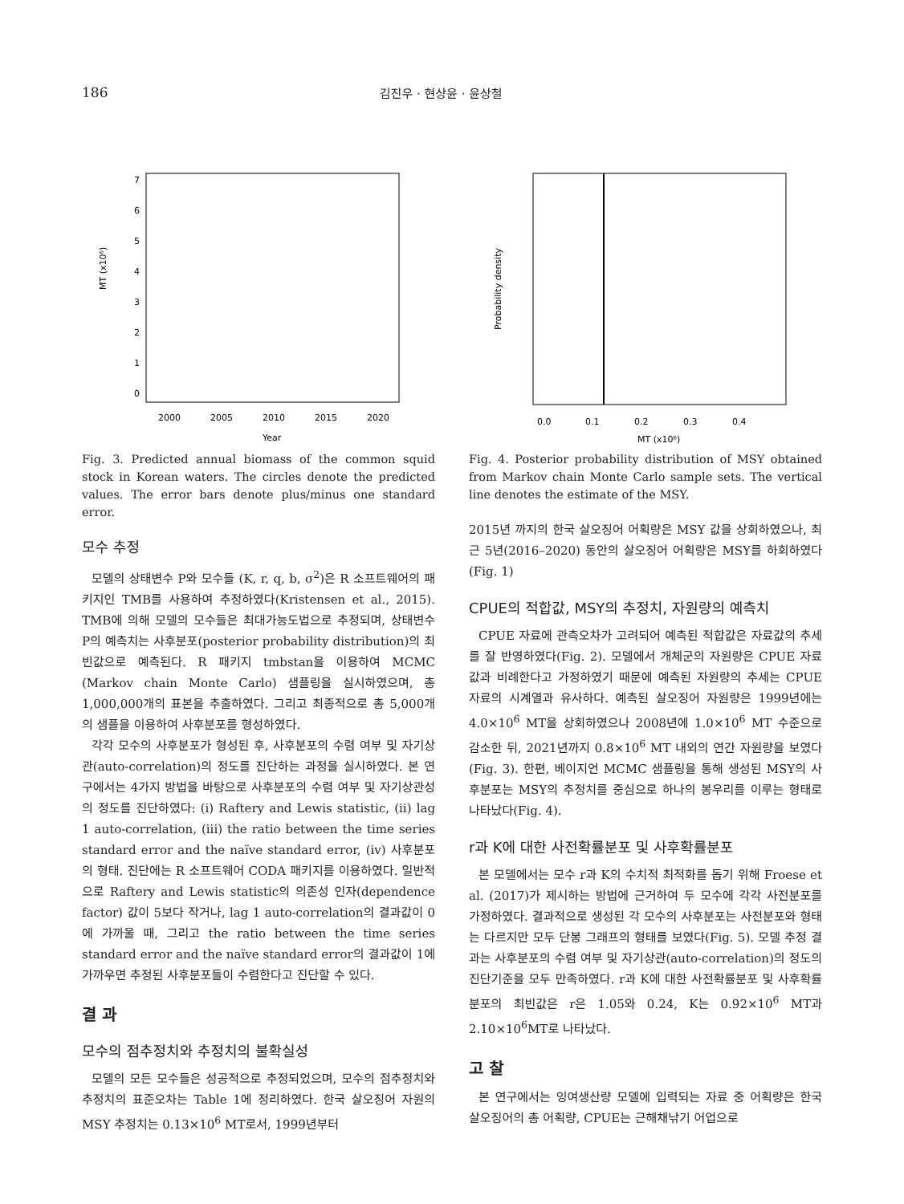186 김진우 · 현상윤 · 윤상철
MT (x10⁶)
0
1
2
3
4
5
6
7
2000
2005
2010
2015
2020
Year
Fig. 3. Predicted annual biomass of the common squid stock in Korean waters. The circles denote the predicted values. The error bars denote plus/minus one standard error.
모수 추정
모델의 상태변수 P와 모수들 (K, r, q, b, σ<sup>2</sup>)은 R 소프트웨어의 패키지인 TMB를 사용하여 추정하였다(Kristensen et al., 2015). TMB에 의해 모델의 모수들은 최대가능도법으로 추정되며, 상태변수 P의 예측치는 사후분포(posterior probability distribution)의 최빈값으로 예측된다. R 패키지 tmbstan을 이용하여 MCMC (Markov chain Monte Carlo) 샘플링을 실시하였으며, 총 1,000,000개의 표본을 추출하였다. 그리고 최종적으로 총 5,000개의 샘플을 이용하여 사후분포를 형성하였다.
각각 모수의 사후분포가 형성된 후, 사후분포의 수렴 여부 및 자기상관(auto-correlation)의 정도를 진단하는 과정을 실시하였다. 본 연구에서는 4가지 방법을 바탕으로 사후분포의 수렴 여부 및 자기상관성의 정도를 진단하였다: (i) Raftery and Lewis statistic, (ii) lag 1 auto-correlation, (iii) the ratio between the time series standard error and the naïve standard error, (iv) 사후분포의 형태. 진단에는 R 소프트웨어 CODA 패키지를 이용하였다. 일반적으로 Raftery and Lewis statistic의 의존성 인자(dependence factor) 값이 5보다 작거나, lag 1 auto-correlation의 결과값이 0에 가까울 때, 그리고 the ratio between the time series standard error and the naïve standard error의 결과값이 1에 가까우면 추정된 사후분포들이 수렴한다고 진단할 수 있다.
결 과
모수의 점추정치와 추정치의 불확실성
모델의 모든 모수들은 성공적으로 추정되었으며, 모수의 점추정치와 추정치의 표준오차는 Table 1에 정리하였다. 한국 살오징어 자원의 MSY 추정치는 0.13×10<sup>6</sup> MT로서, 1999년부터
Probability density
0.0
0.1
0.2
0.3
0.4
MT (x10⁶)
Fig. 4. Posterior probability distribution of MSY obtained from Markov chain Monte Carlo sample sets. The vertical line denotes the estimate of the MSY.
2015년 까지의 한국 살오징어 어획량은 MSY 값을 상회하였으나, 최근 5년(2016–2020) 동안의 살오징어 어획량은 MSY를 하회하였다(Fig. 1)
CPUE의 적합값, MSY의 추정치, 자원량의 예측치
CPUE 자료에 관측오차가 고려되어 예측된 적합값은 자료값의 추세를 잘 반영하였다(Fig. 2). 모델에서 개체군의 자원량은 CPUE 자료값과 비례한다고 가정하였기 때문에 예측된 자원량의 추세는 CPUE 자료의 시계열과 유사하다. 예측된 살오징어 자원량은 1999년에는 4.0×10<sup>6</sup> MT을 상회하였으나 2008년에 1.0×10<sup>6</sup> MT 수준으로 감소한 뒤, 2021년까지 0.8×10<sup>6</sup> MT 내외의 연간 자원량을 보였다(Fig. 3). 한편, 베이지언 MCMC 샘플링을 통해 생성된 MSY의 사후분포는 MSY의 추정치를 중심으로 하나의 봉우리를 이루는 형태로 나타났다(Fig. 4).
r과 K에 대한 사전확률분포 및 사후확률분포
본 모델에서는 모수 r과 K의 수치적 최적화를 돕기 위해 Froese et al. (2017)가 제시하는 방법에 근거하여 두 모수에 각각 사전분포를 가정하였다. 결과적으로 생성된 각 모수의 사후분포는 사전분포와 형태는 다르지만 모두 단봉 그래프의 형태를 보였다(Fig. 5). 모델 추정 결과는 사후분포의 수렴 여부 및 자기상관(auto-correlation)의 정도의 진단기준을 모두 만족하였다. r과 K에 대한 사전확률분포 및 사후확률분포의 최빈값은 r은 1.05와 0.24, K는 0.92×10<sup>6</sup> MT과 2.10×10<sup>6</sup>MT로 나타났다.
고 찰
본 연구에서는 잉여생산량 모델에 입력되는 자료 중 어획량은 한국 살오징어의 총 어획량, CPUE는 근해채낚기 어업으로